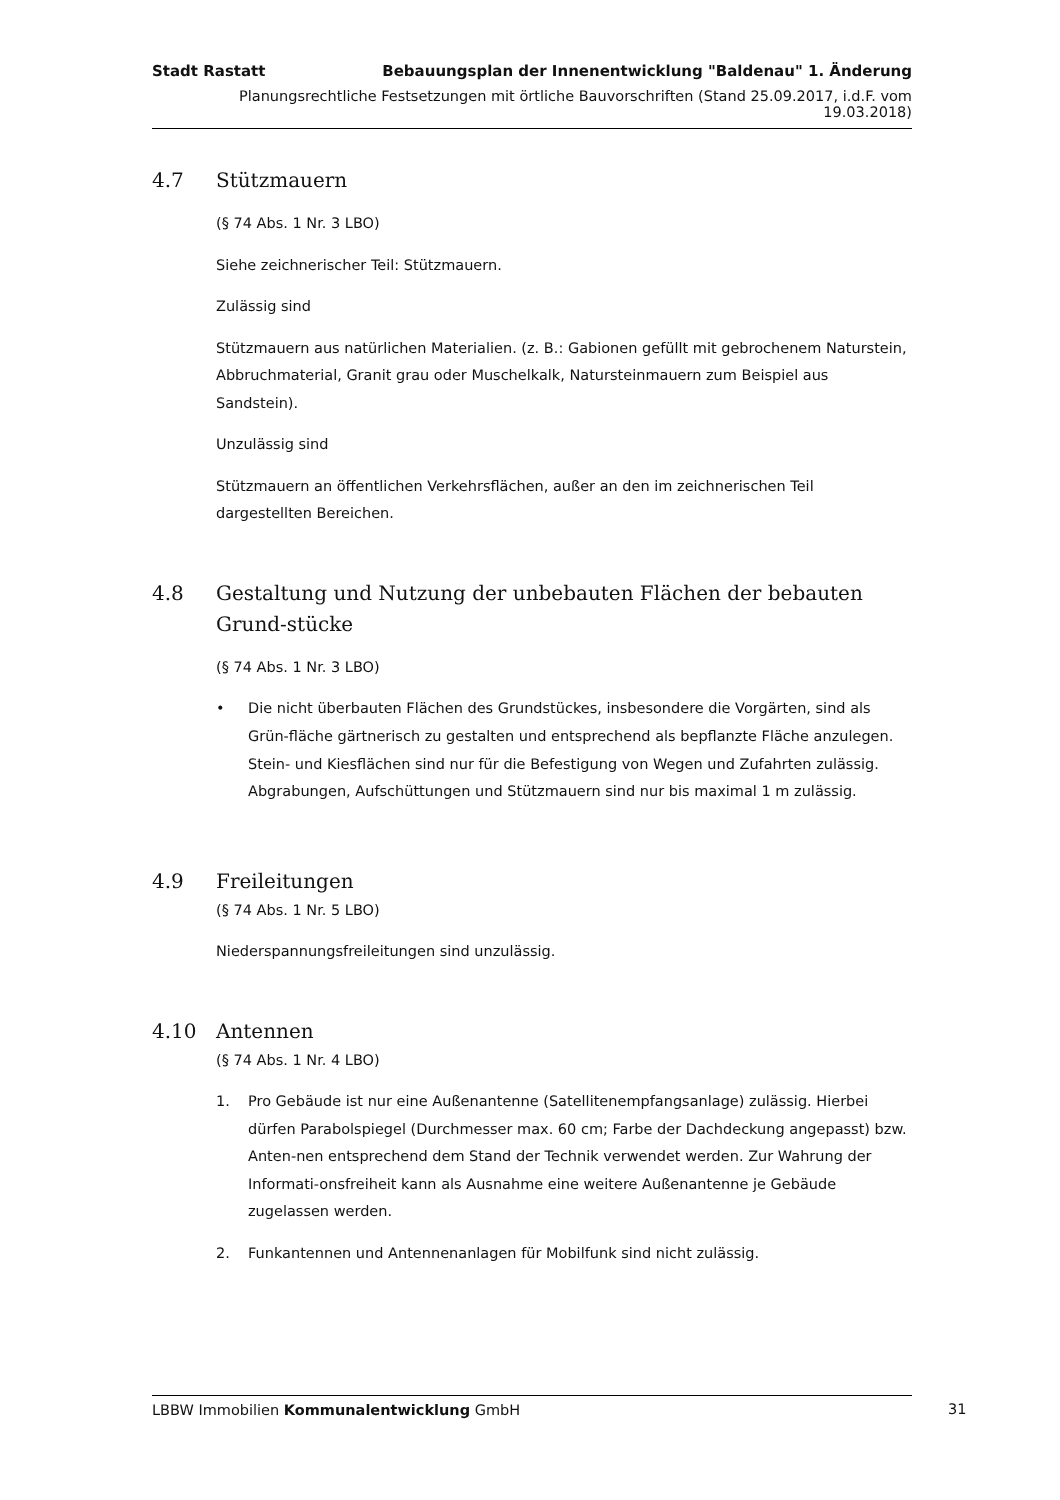Stadt Rastatt Bebauungsplan der Innenentwicklung "Baldenau" 1. Änderung
Planungsrechtliche Festsetzungen mit örtliche Bauvorschriften (Stand 25.09.2017, i.d.F. vom 19.03.2018)
4.7 Stützmauern
(§ 74 Abs. 1 Nr. 3 LBO)
Siehe zeichnerischer Teil: Stützmauern.
Zulässig sind
Stützmauern aus natürlichen Materialien. (z. B.: Gabionen gefüllt mit gebrochenem Naturstein, Abbruchmaterial, Granit grau oder Muschelkalk, Natursteinmauern zum Beispiel aus Sandstein).
Unzulässig sind
Stützmauern an öffentlichen Verkehrsflächen, außer an den im zeichnerischen Teil dargestellten Bereichen.
4.8 Gestaltung und Nutzung der unbebauten Flächen der bebauten Grund-stücke
(§ 74 Abs. 1 Nr. 3 LBO)
• Die nicht überbauten Flächen des Grundstückes, insbesondere die Vorgärten, sind als Grün-fläche gärtnerisch zu gestalten und entsprechend als bepflanzte Fläche anzulegen. Stein- und Kiesflächen sind nur für die Befestigung von Wegen und Zufahrten zulässig. Abgrabungen, Aufschüttungen und Stützmauern sind nur bis maximal 1 m zulässig.
4.9 Freileitungen
(§ 74 Abs. 1 Nr. 5 LBO)
Niederspannungsfreileitungen sind unzulässig.
4.10 Antennen
(§ 74 Abs. 1 Nr. 4 LBO)
1. Pro Gebäude ist nur eine Außenantenne (Satellitenempfangsanlage) zulässig. Hierbei dürfen Parabolspiegel (Durchmesser max. 60 cm; Farbe der Dachdeckung angepasst) bzw. Anten-nen entsprechend dem Stand der Technik verwendet werden. Zur Wahrung der Informati-onsfreiheit kann als Ausnahme eine weitere Außenantenne je Gebäude zugelassen werden.
2. Funkantennen und Antennenanlagen für Mobilfunk sind nicht zulässig.
LBBW Immobilien Kommunalentwicklung GmbH 31